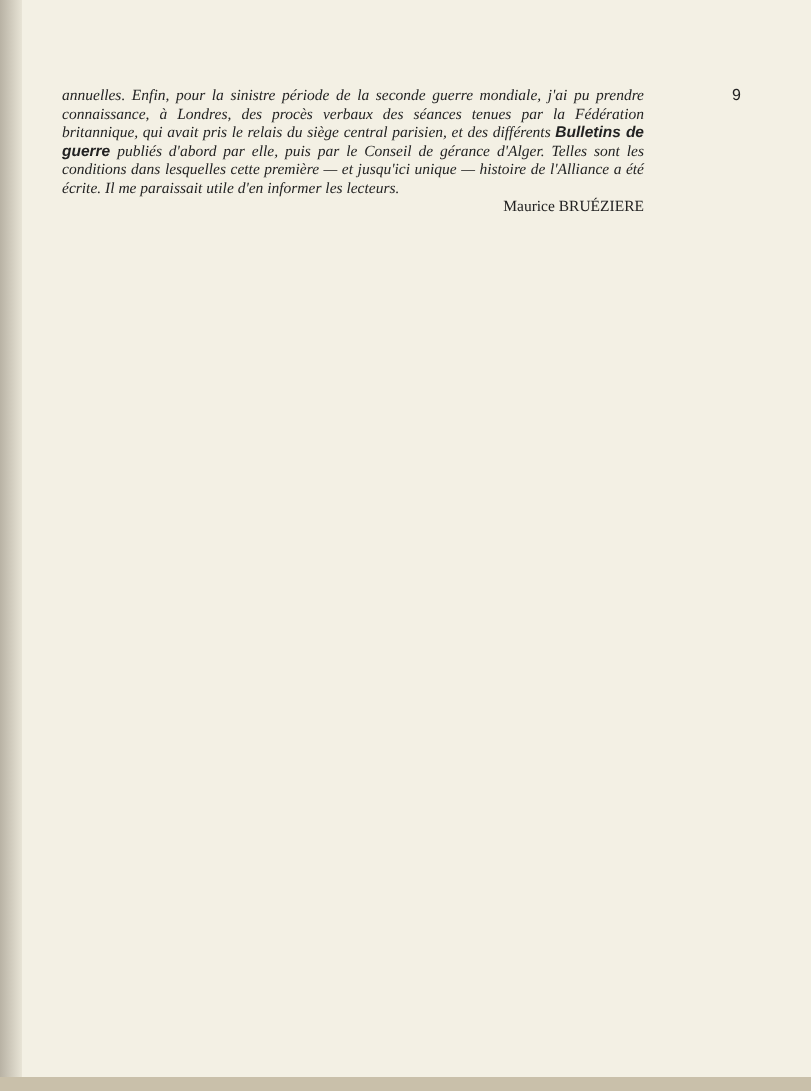annuelles. Enfin, pour la sinistre période de la seconde guerre mondiale, j'ai pu prendre connaissance, à Londres, des procès verbaux des séances tenues par la Fédération britannique, qui avait pris le relais du siège central parisien, et des différents Bulletins de guerre publiés d'abord par elle, puis par le Conseil de gérance d'Alger. Telles sont les conditions dans lesquelles cette première — et jusqu'ici unique — histoire de l'Alliance a été écrite. Il me paraissait utile d'en informer les lecteurs.
Maurice BRUÉZIERE
9